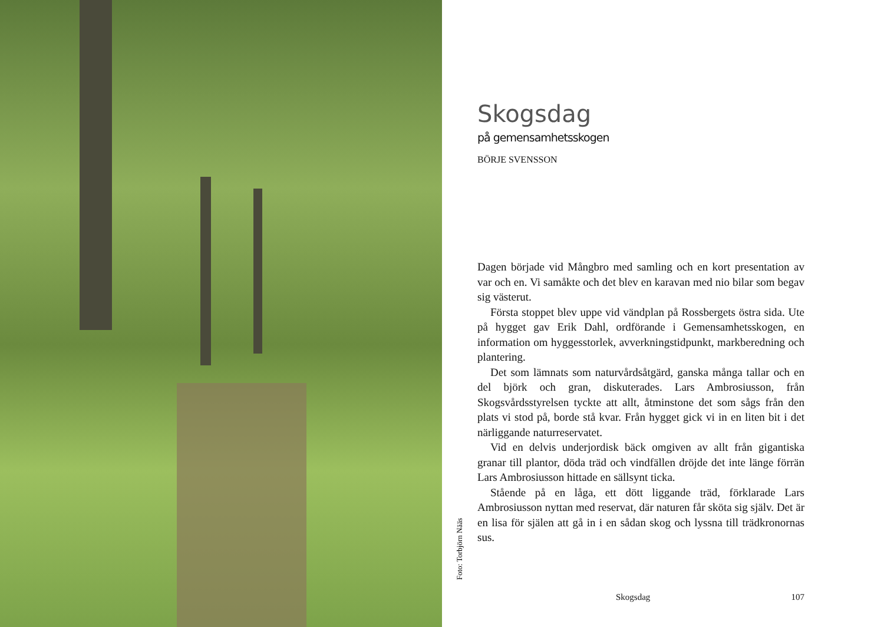Foto: Torbjörn Nääs
Skogsdag
på gemensamhetsskogen
BÖRJE SVENSSON
Dagen började vid Mångbro med samling och en kort presentation av var och en. Vi samåkte och det blev en karavan med nio bilar som begav sig västerut.
Första stoppet blev uppe vid vändplan på Rossbergets östra sida. Ute på hygget gav Erik Dahl, ordförande i Gemensamhetsskogen, en information om hyggesstorlek, avverkningstidpunkt, markberedning och plantering.
Det som lämnats som naturvårdsåtgärd, ganska många tallar och en del björk och gran, diskuterades. Lars Ambrosiusson, från Skogsvårdsstyrelsen tyckte att allt, åtminstone det som sågs från den plats vi stod på, borde stå kvar. Från hygget gick vi in en liten bit i det närliggande naturreservatet.
Vid en delvis underjordisk bäck omgiven av allt från gigantiska granar till plantor, döda träd och vindfällen dröjde det inte länge förrän Lars Ambrosiusson hittade en sällsynt ticka.
Stående på en låga, ett dött liggande träd, förklarade Lars Ambrosiusson nyttan med reservat, där naturen får sköta sig själv. Det är en lisa för själen att gå in i en sådan skog och lyssna till trädkronornas sus.
Skogsdag 107